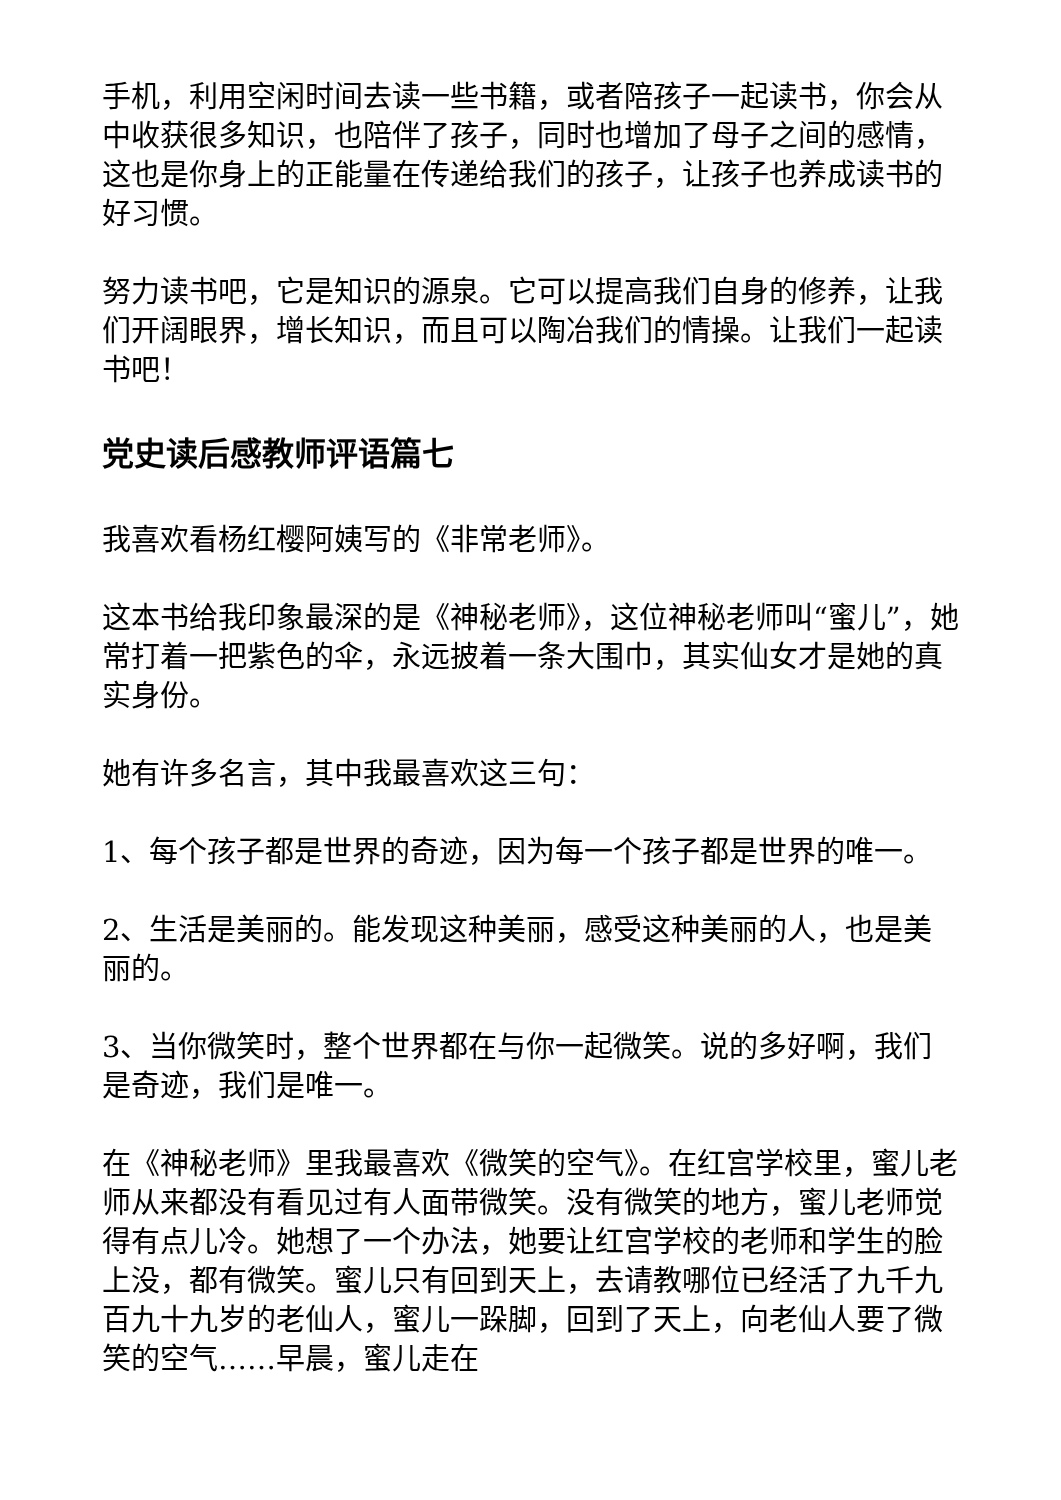手机，利用空闲时间去读一些书籍，或者陪孩子一起读书，你会从中收获很多知识，也陪伴了孩子，同时也增加了母子之间的感情，这也是你身上的正能量在传递给我们的孩子，让孩子也养成读书的好习惯。
努力读书吧，它是知识的源泉。它可以提高我们自身的修养，让我们开阔眼界，增长知识，而且可以陶冶我们的情操。让我们一起读书吧！
党史读后感教师评语篇七
我喜欢看杨红樱阿姨写的《非常老师》。
这本书给我印象最深的是《神秘老师》，这位神秘老师叫“蜜儿”，她常打着一把紫色的伞，永远披着一条大围巾，其实仙女才是她的真实身份。
她有许多名言，其中我最喜欢这三句：
1、每个孩子都是世界的奇迹，因为每一个孩子都是世界的唯一。
2、生活是美丽的。能发现这种美丽，感受这种美丽的人，也是美丽的。
3、当你微笑时，整个世界都在与你一起微笑。说的多好啊，我们是奇迹，我们是唯一。
在《神秘老师》里我最喜欢《微笑的空气》。在红宫学校里，蜜儿老师从来都没有看见过有人面带微笑。没有微笑的地方，蜜儿老师觉得有点儿冷。她想了一个办法，她要让红宫学校的老师和学生的脸上没，都有微笑。蜜儿只有回到天上，去请教哪位已经活了九千九百九十九岁的老仙人，蜜儿一跺脚，回到了天上，向老仙人要了微笑的空气……早晨，蜜儿走在